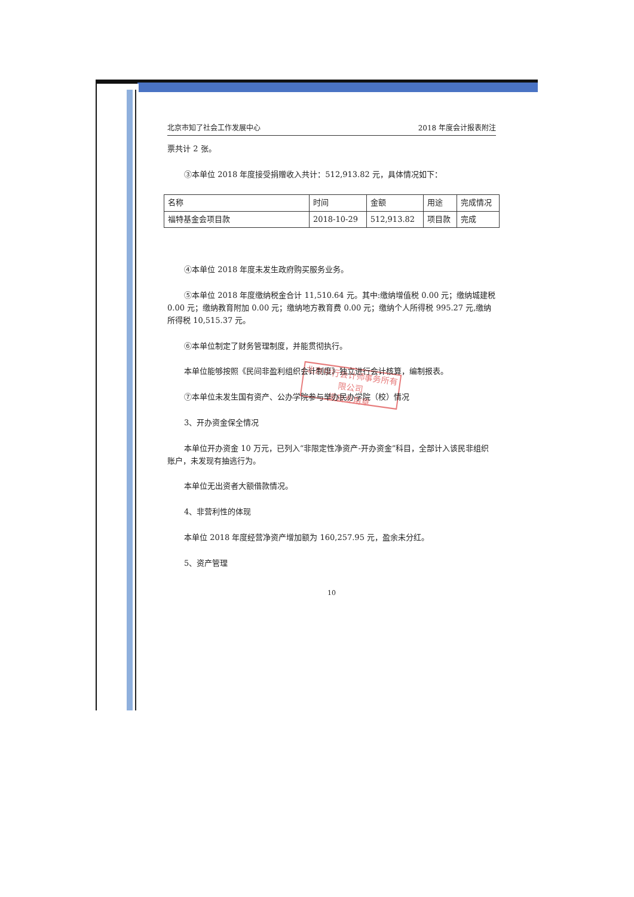北京中行会计师事务所有限公司
报告专用章
北京市知了社会工作发展中心 2018 年度会计报表附注
票共计 2 张。
③本单位 2018 年度接受捐赠收入共计：512,913.82 元，具体情况如下：
| 名称 | 时间 | 金额 | 用途 | 完成情况 |
| 福特基金会项目款 | 2018-10-29 | 512,913.82 | 项目款 | 完成 |
④本单位 2018 年度未发生政府购买服务业务。
⑤本单位 2018 年度缴纳税金合计 11,510.64 元。其中:缴纳增值税 0.00 元；缴纳城建税 0.00 元；缴纳教育附加 0.00 元；缴纳地方教育费 0.00 元；缴纳个人所得税 995.27 元,缴纳所得税 10,515.37 元。
⑥本单位制定了财务管理制度，并能贯彻执行。
本单位能够按照《民间非盈利组织会计制度》独立进行会计核算，编制报表。
⑦本单位未发生国有资产、公办学院参与举办民办学院（校）情况
3、开办资金保全情况
本单位开办资金 10 万元，已列入“非限定性净资产-开办资金”科目，全部计入该民非组织账户，未发现有抽逃行为。
本单位无出资者大额借款情况。
4、非营利性的体现
本单位 2018 年度经营净资产增加额为 160,257.95 元，盈余未分红。
5、资产管理
10